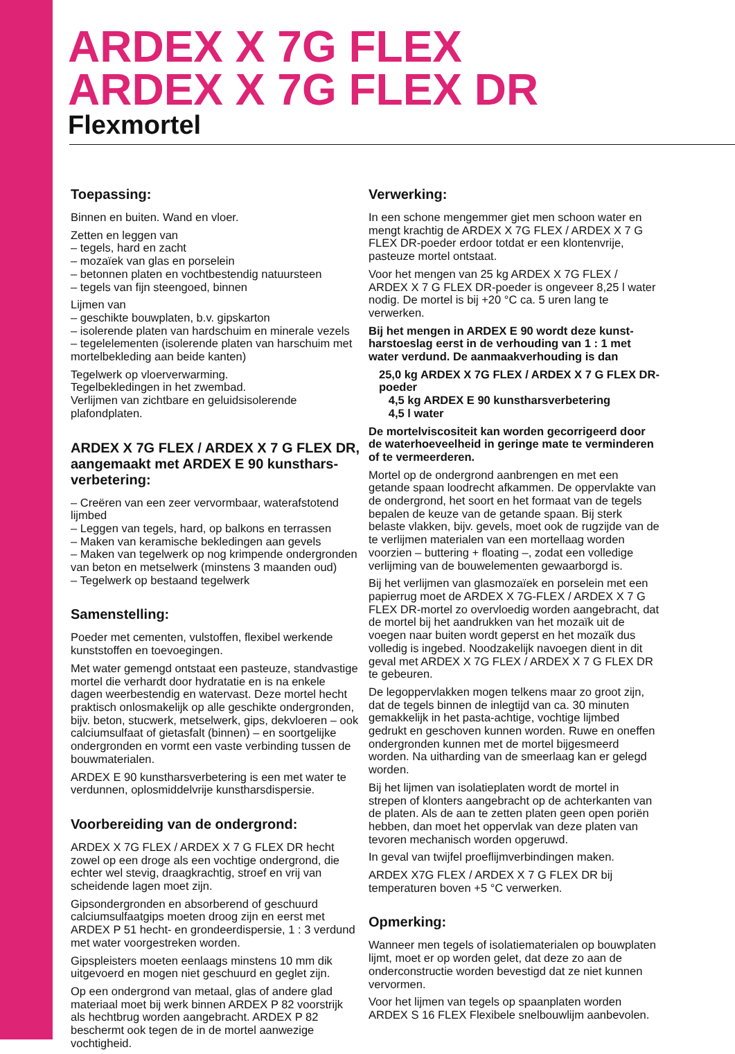ARDEX X 7G FLEX
ARDEX X 7G FLEX DR
Flexmortel
Toepassing:
Binnen en buiten. Wand en vloer.
Zetten en leggen van
– tegels, hard en zacht
– mozaïek van glas en porselein
– betonnen platen en vochtbestendig natuursteen
– tegels van fijn steengoed, binnen
Lijmen van
– geschikte bouwplaten, b.v. gipskarton
– isolerende platen van hardschuim en minerale vezels
– tegelelementen (isolerende platen van harschuim met mortelbekleding aan beide kanten)
Tegelwerk op vloerverwarming.
Tegelbekledingen in het zwembad.
Verlijmen van zichtbare en geluidsisolerende plafondplaten.
ARDEX X 7G FLEX / ARDEX X 7 G FLEX DR, aangemaakt met ARDEX E 90 kunsthars­verbetering:
– Creëren van een zeer vervormbaar, waterafstotend lijmbed
– Leggen van tegels, hard, op balkons en terrassen
– Maken van keramische bekledingen aan gevels
– Maken van tegelwerk op nog krimpende ondergronden van beton en metselwerk (minstens 3 maanden oud)
– Tegelwerk op bestaand tegelwerk
Samenstelling:
Poeder met cementen, vulstoffen, flexibel werkende kunststoffen en toevoegingen.
Met water gemengd ontstaat een pasteuze, standvastige mortel die verhardt door hydratatie en is na enkele dagen weerbestendig en watervast. Deze mortel hecht praktisch onlosmakelijk op alle geschikte ondergronden, bijv. beton, stucwerk, metselwerk, gips, dekvloeren – ook calciumsulfaat of gietasfalt (binnen) – en soortgelijke ondergronden en vormt een vaste verbinding tussen de bouwmaterialen.
ARDEX E 90 kunstharsverbetering is een met water te verdunnen, oplosmiddelvrije kunsthars­dispersie.
Voorbereiding van de ondergrond:
ARDEX X 7G FLEX / ARDEX X 7 G FLEX DR hecht zowel op een droge als een vochtige ondergrond, die echter wel stevig, draagkrachtig, stroef en vrij van scheidende lagen moet zijn.
Gipsondergronden en absorberend of geschuurd calcium­sulfaatgips moeten droog zijn en eerst met ARDEX P 51 hecht- en grondeerdispersie, 1 : 3 verdund met water voorgestreken worden.
Gipspleisters moeten eenlaags minstens 10 mm dik uitgevoerd en mogen niet geschuurd en geglet zijn.
Op een ondergrond van metaal, glas of andere glad materiaal moet bij werk binnen ARDEX P 82 voorstrijk als hechtbrug worden aangebracht. ARDEX P 82 beschermt ook tegen de in de mortel aanwezige vochtigheid.
Verwerking:
In een schone mengemmer giet men schoon water en mengt krachtig de ARDEX X 7G FLEX / ARDEX X 7 G FLEX DR-poeder erdoor totdat er een klontenvrije, pasteuze mortel ontstaat.
Voor het mengen van 25 kg ARDEX X 7G FLEX / ARDEX X 7 G FLEX DR-poeder is ongeveer 8,25 l water nodig. De mortel is bij +20 °C ca. 5 uren lang te verwerken.
Bij het mengen in ARDEX E 90 wordt deze kunst­harstoeslag eerst in de verhouding van 1 : 1 met water verdund. De aanmaakverhouding is dan
25,0 kg ARDEX X 7G FLEX / ARDEX X 7 G FLEX DR-poeder
4,5 kg ARDEX E 90 kunstharsverbetering
4,5 l water
De mortelviscositeit kan worden gecorrigeerd door de waterhoeveelheid in geringe mate te verminderen of te vermeerderen.
Mortel op de ondergrond aanbrengen en met een getande spaan loodrecht afkammen. De oppervlakte van de onder­grond, het soort en het formaat van de tegels bepalen de keuze van de getande spaan. Bij sterk belaste vlakken, bijv. gevels, moet ook de rugzijde van de te verlijmen ma­terialen van een mortellaag worden voorzien – buttering + floating –, zodat een volledige verlijming van de bouw­elementen gewaarborgd is.
Bij het verlijmen van glasmozaïek en porselein met een papierrug moet de ARDEX X 7G-FLEX / ARDEX X 7 G FLEX DR-mortel zo overvloedig worden aangebracht, dat de mortel bij het aandrukken van het mozaïk uit de voegen naar buiten wordt geperst en het mozaïk dus volledig is ingebed. Noodzakelijk navoegen dient in dit geval met ARDEX X 7G FLEX / ARDEX X 7 G FLEX DR te gebeuren.
De legoppervlakken mogen telkens maar zo groot zijn, dat de tegels binnen de inlegtijd van ca. 30 minuten gemakkelijk in het pasta-achtige, vochtige lijmbed gedrukt en geschoven kunnen worden. Ruwe en oneffen onder­gronden kunnen met de mortel bijgesmeerd worden. Na uitharding van de smeerlaag kan er gelegd worden.
Bij het lijmen van isolatieplaten wordt de mortel in strepen of klonters aangebracht op de achterkanten van de platen. Als de aan te zetten platen geen open poriën hebben, dan moet het oppervlak van deze platen van tevoren mechanisch worden opgeruwd.
In geval van twijfel proeflijmverbindingen maken.
ARDEX X7G FLEX / ARDEX X 7 G FLEX DR bij temperaturen boven +5 °C verwerken.
Opmerking:
Wanneer men tegels of isolatiematerialen op bouwplaten lijmt, moet er op worden gelet, dat deze zo aan de onderconstructie worden bevestigd dat ze niet kunnen vervormen.
Voor het lijmen van tegels op spaanplaten worden ARDEX S 16 FLEX Flexibele snelbouwlijm aanbevolen.